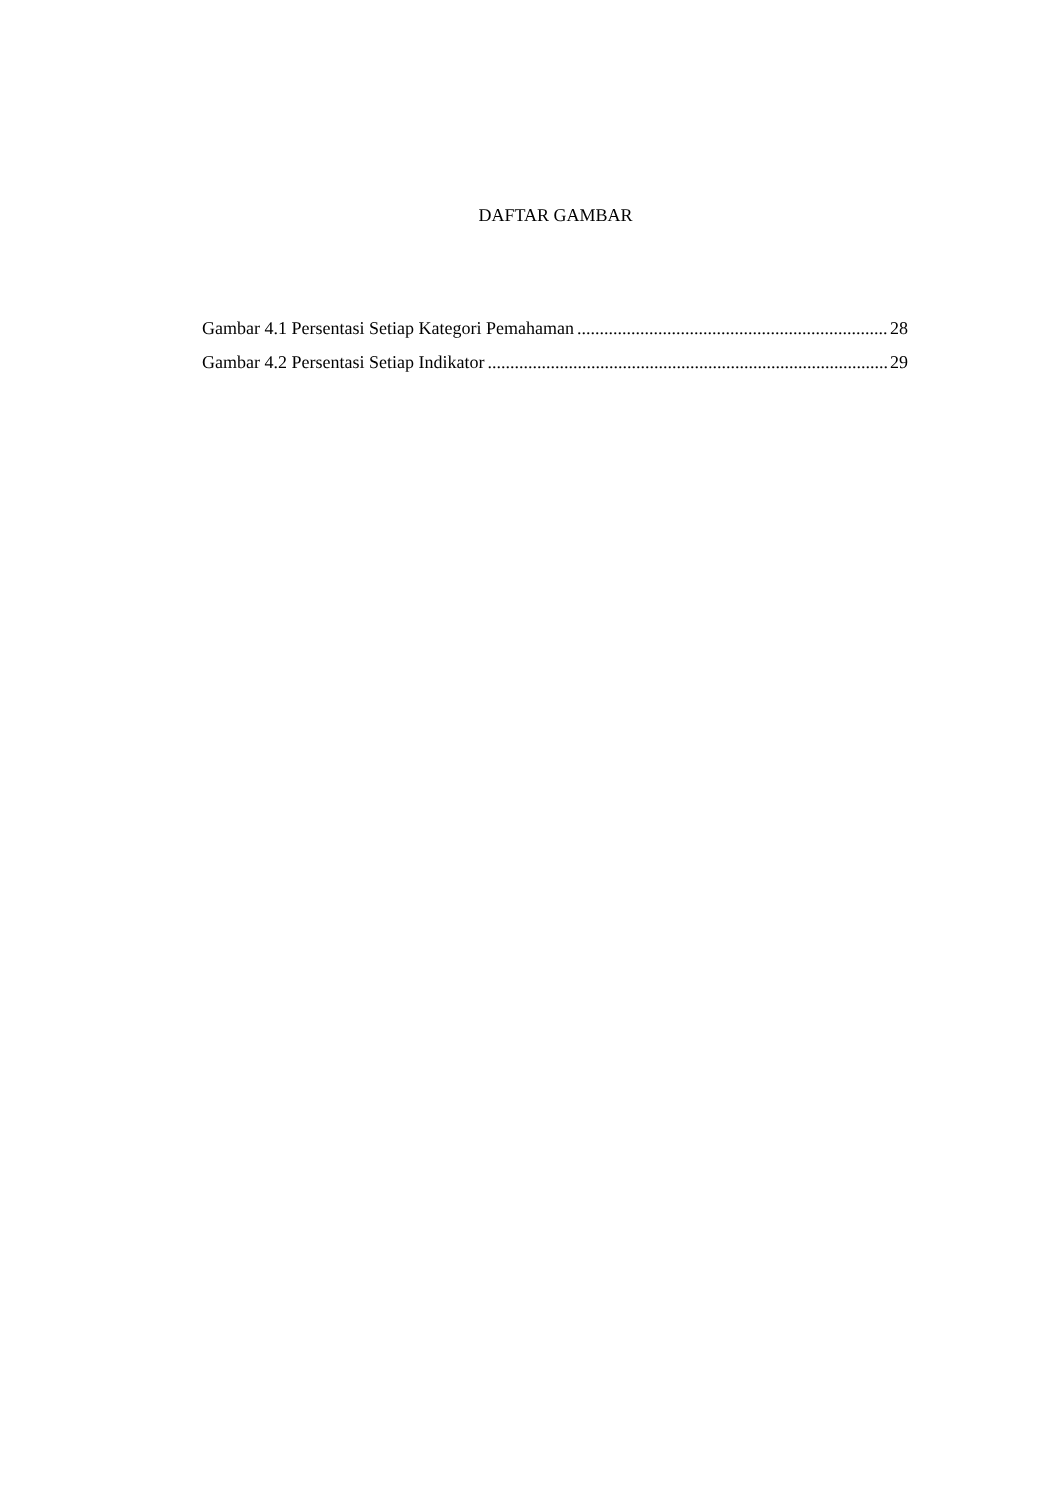DAFTAR GAMBAR
Gambar 4.1 Persentasi Setiap Kategori Pemahaman 28
Gambar 4.2 Persentasi Setiap Indikator 29